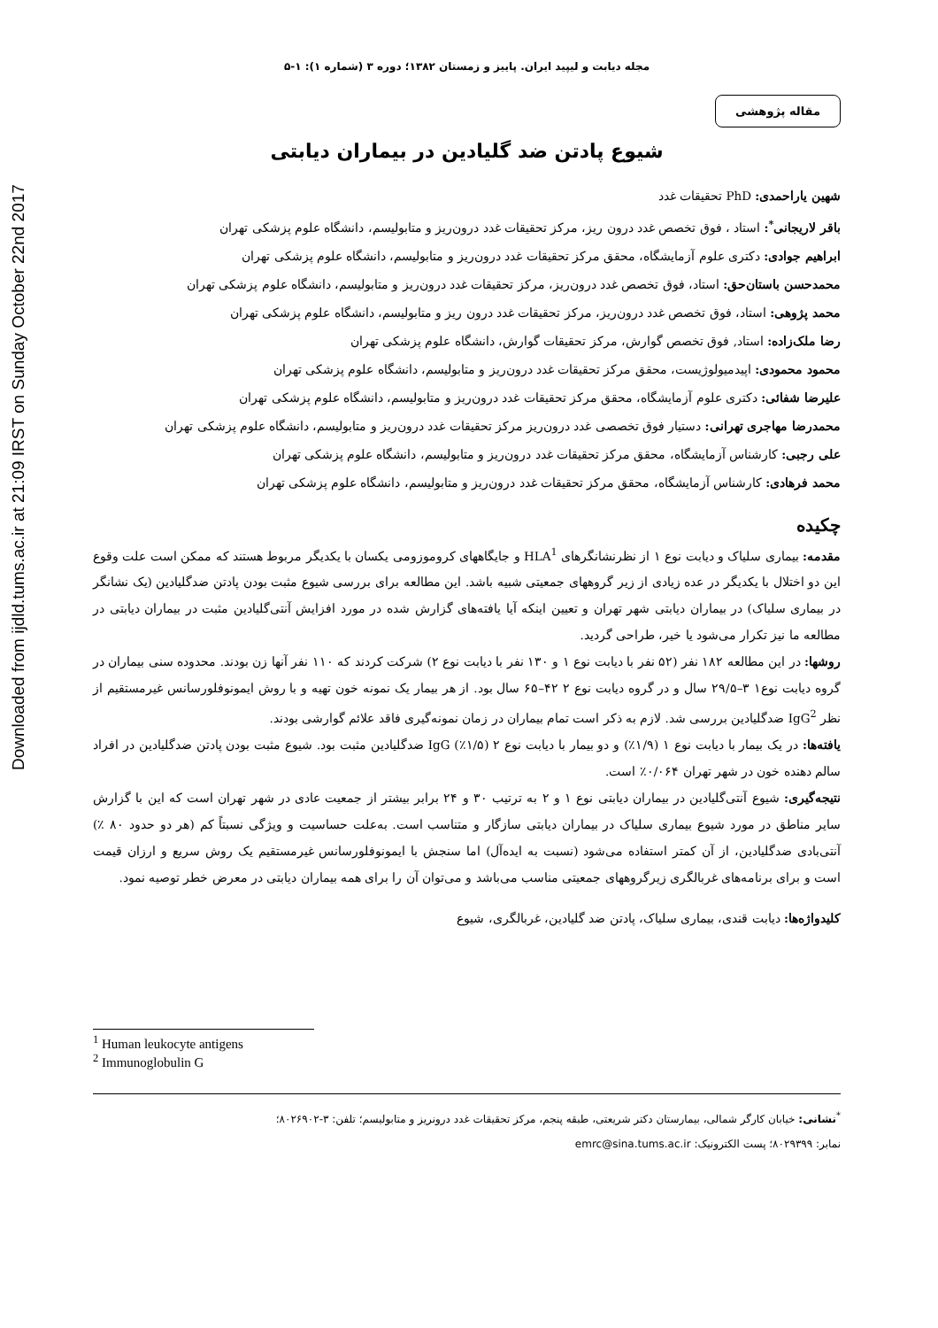Downloaded from ijdld.tums.ac.ir at 21:09 IRST on Sunday October 22nd 2017
مجله دیابت و لیپید ایران. پاییز و زمستان ۱۳۸۲؛ دوره ۳ (شماره ۱): ۱-۵
مقاله پژوهشی
شیوع پادتن ضد گلیادین در بیماران دیابتی
شهین یاراحمدی: PhD تحقیقات غدد
باقر لاریجانی<sup>*</sup>: استاد ، فوق تخصص غدد درون ریز، مرکز تحقیقات غدد درون‌ریز و متابولیسم، دانشگاه علوم پزشکی تهران
ابراهیم جوادی: دکتری علوم آزمایشگاه، محقق مرکز تحقیقات غدد درون‌ریز و متابولیسم، دانشگاه علوم پزشکی تهران
محمدحسن باستان‌حق: استاد، فوق تخصص غدد درون‌ریز، مرکز تحقیقات غدد درون‌ریز و متابولیسم، دانشگاه علوم پزشکی تهران
محمد پژوهی: استاد، فوق تخصص غدد درون‌ریز، مرکز تحقیقات غدد درون ریز و متابولیسم، دانشگاه علوم پزشکی تهران
رضا ملک‌زاده: استاد, فوق تخصص گوارش، مرکز تحقیقات گوارش، دانشگاه علوم پزشکی تهران
محمود محمودی: اپیدمیولوژیست، محقق مرکز تحقیقات غدد درون‌ریز و متابولیسم، دانشگاه علوم پزشکی تهران
علیرضا شفائی: دکتری علوم آزمایشگاه، محقق مرکز تحقیقات غدد درون‌ریز و متابولیسم، دانشگاه علوم پزشکی تهران
محمدرضا مهاجری تهرانی: دستیار فوق تخصصی غدد درون‌ریز مرکز تحقیقات غدد درون‌ریز و متابولیسم، دانشگاه علوم پزشکی تهران
علی رجبی: کارشناس آزمایشگاه، محقق مرکز تحقیقات غدد درون‌ریز و متابولیسم، دانشگاه علوم پزشکی تهران
محمد فرهادی: کارشناس آزمایشگاه، محقق مرکز تحقیقات غدد درون‌ریز و متابولیسم، دانشگاه علوم پزشکی تهران
چکیده
مقدمه: بیماری سلیاک و دیابت نوع ۱ از نظرنشانگرهای HLA<sup>1</sup> و جایگاههای کروموزومی یکسان با یکدیگر مربوط هستند که ممکن است علت وقوع این دو اختلال با یکدیگر در عده زیادی از زیر گروههای جمعیتی شبیه باشد. این مطالعه برای بررسی شیوع مثبت بودن پادتن ضدگلیادین (یک نشانگر در بیماری سلیاک) در بیماران دیابتی شهر تهران و تعیین اینکه آیا یافته‌های گزارش شده در مورد افزایش آنتی‌گلیادین مثبت در بیماران دیابتی در مطالعه ما نیز تکرار می‌شود یا خیر، طراحی گردید.
روشها: در این مطالعه ۱۸۲ نفر (۵۲ نفر با دیابت نوع ۱ و ۱۳۰ نفر با دیابت نوع ۲) شرکت کردند که ۱۱۰ نفر آنها زن بودند. محدوده سنی بیماران در گروه دیابت نوع۱ ۳–۲۹/۵ سال و در گروه دیابت نوع ۲ ۴۲–۶۵ سال بود. از هر بیمار یک نمونه خون تهیه و با روش ایمونوفلورسانس غیرمستقیم از نظر IgG<sup>2</sup> ضدگلیادین بررسی شد. لازم به ذکر است تمام بیماران در زمان نمونه‌گیری فاقد علائم گوارشی بودند.
یافته‌ها: در یک بیمار با دیابت نوع ۱ (۱/۹٪) و دو بیمار با دیابت نوع ۲ (۱/۵٪) IgG ضدگلیادین مثبت بود. شیوع مثبت بودن پادتن ضدگلیادین در افراد سالم دهنده خون در شهر تهران ۰/۰۶۴٪ است.
نتیجه‌گیری: شیوع آنتی‌گلیادین در بیماران دیابتی نوع ۱ و ۲ به ترتیب ۳۰ و ۲۴ برابر بیشتر از جمعیت عادی در شهر تهران است که این با گزارش سایر مناطق در مورد شیوع بیماری سلیاک در بیماران دیابتی سازگار و متناسب است. به‌علت حساسیت و ویژگی نسبتاً کم (هر دو حدود ۸۰ ٪) آنتی‌بادی ضدگلیادین، از آن کمتر استفاده می‌شود (نسبت به ایده‌آل) اما سنجش با ایمونوفلورسانس غیرمستقیم یک روش سریع و ارزان قیمت است و برای برنامه‌های غربالگری زیرگروههای جمعیتی مناسب می‌باشد و می‌توان آن را برای همه بیماران دیابتی در معرض خطر توصیه نمود.
کلیدواژه‌ها: دیابت قندی، بیماری سلیاک، پادتن ضد گلیادین، غربالگری، شیوع
<sup>1</sup> Human leukocyte antigens
<sup>2</sup> Immunoglobulin G
<sup>*</sup> نشانی: خیابان کارگر شمالی، بیمارستان دکتر شریعتی، طبقه پنجم، مرکز تحقیقات غدد درونریز و متابولیسم؛ تلفن: ۳-۸۰۲۶۹۰۲؛
نمابر: ۸۰۲۹۳۹۹؛ پست الکترونیک: emrc@sina.tums.ac.ir